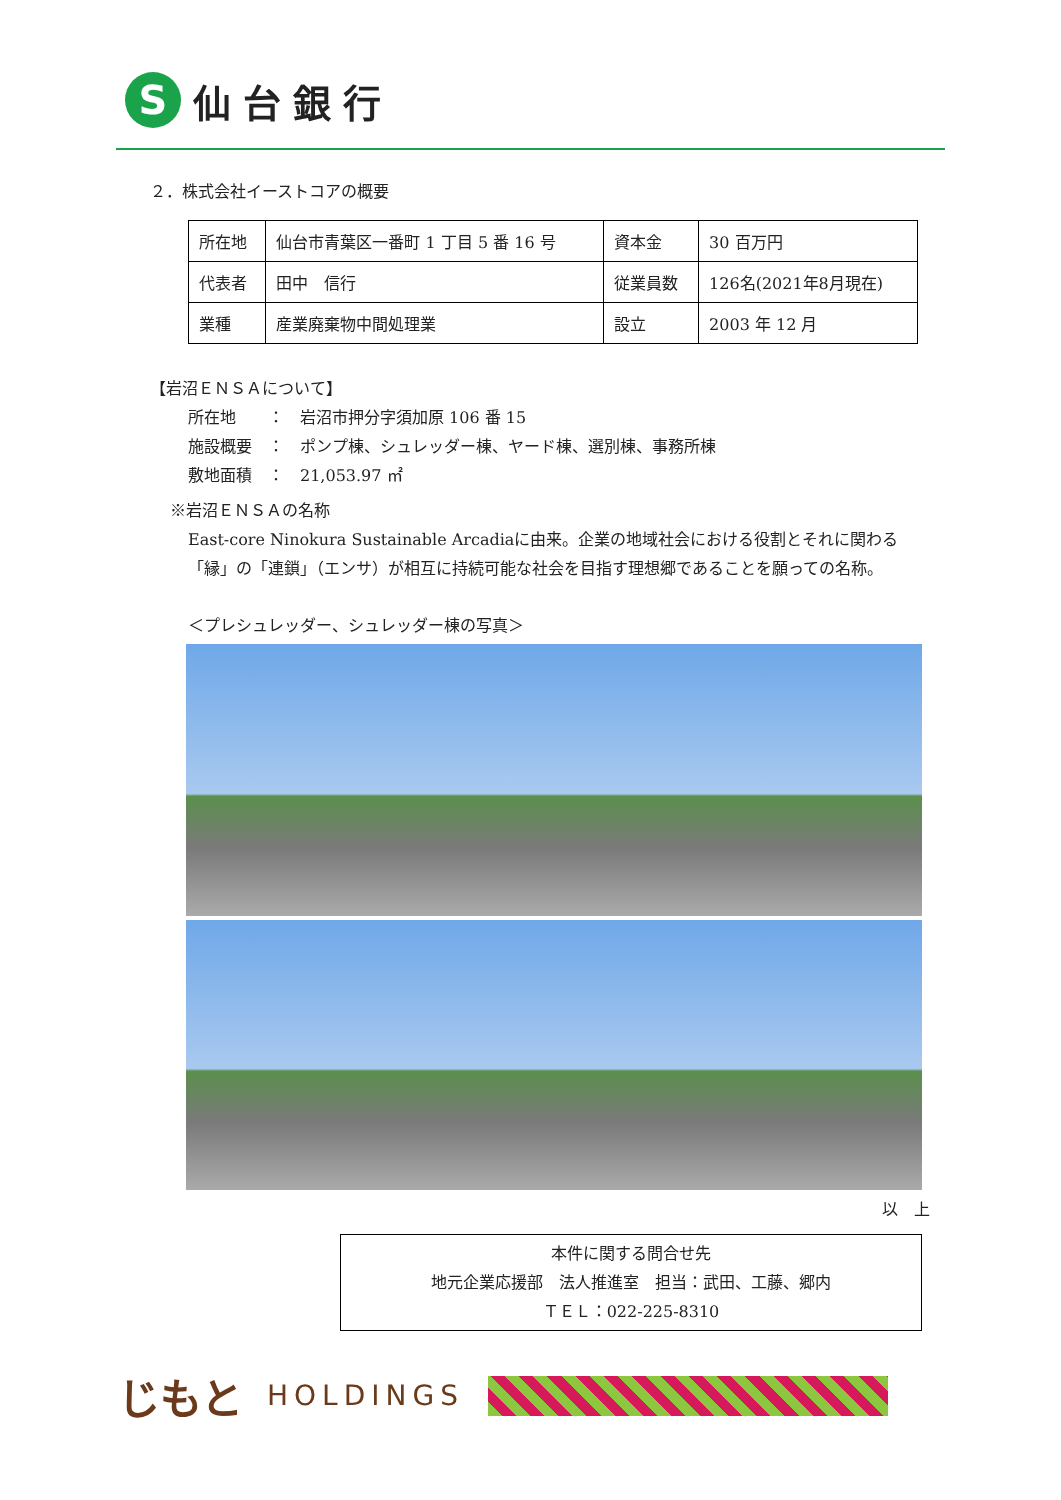S
仙台銀行
２．株式会社イーストコアの概要
| 所在地 | 仙台市青葉区一番町 1 丁目 5 番 16 号 | 資本金 | 30 百万円 |
| 代表者 | 田中 信行 | 従業員数 | 126名(2021年8月現在) |
| 業種 | 産業廃棄物中間処理業 | 設立 | 2003 年 12 月 |
【岩沼ＥＮＳＡについて】
所在地　　：　岩沼市押分字須加原 106 番 15
施設概要　：　ポンプ棟、シュレッダー棟、ヤード棟、選別棟、事務所棟
敷地面積　：　21,053.97 ㎡
※岩沼ＥＮＳＡの名称
East-core Ninokura Sustainable Arcadiaに由来。企業の地域社会における役割とそれに関わる「縁」の「連鎖」（エンサ）が相互に持続可能な社会を目指す理想郷であることを願っての名称。
＜プレシュレッダー、シュレッダー棟の写真＞
以　上
本件に関する問合せ先
地元企業応援部　法人推進室　担当：武田、工藤、郷内
ＴＥＬ：022-225-8310
じもと HOLDINGS